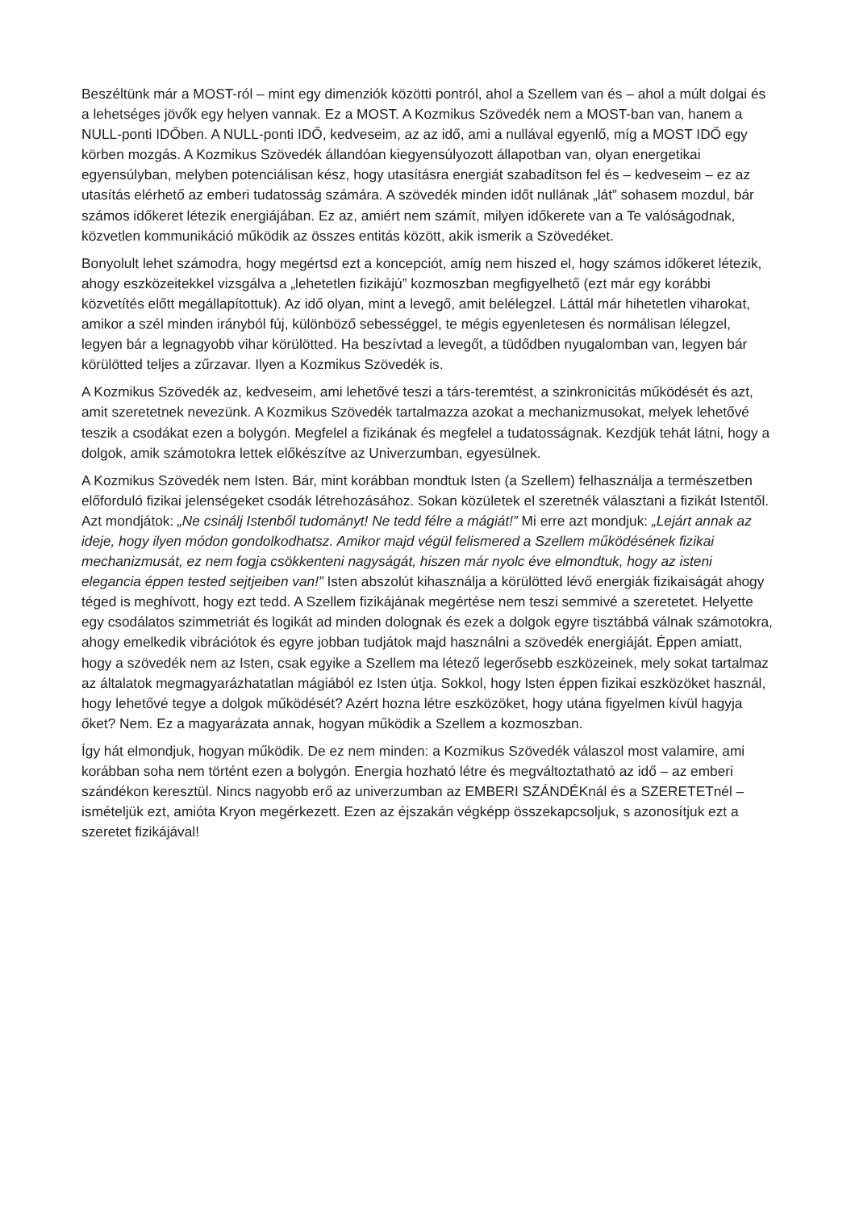Beszéltünk már a MOST-ról – mint egy dimenziók közötti pontról, ahol a Szellem van és – ahol a múlt dolgai és a lehetséges jövők egy helyen vannak. Ez a MOST. A Kozmikus Szövedék nem a MOST-ban van, hanem a NULL-ponti IDŐben. A NULL-ponti IDŐ, kedveseim, az az idő, ami a nullával egyenlő, míg a MOST IDŐ egy körben mozgás. A Kozmikus Szövedék állandóan kiegyensúlyozott állapotban van, olyan energetikai egyensúlyban, melyben potenciálisan kész, hogy utasításra energiát szabadítson fel és – kedveseim – ez az utasítás elérhető az emberi tudatosság számára. A szövedék minden időt nullának „lát” sohasem mozdul, bár számos időkeret létezik energiájában. Ez az, amiért nem számít, milyen időkerete van a Te valóságodnak, közvetlen kommunikáció működik az összes entitás között, akik ismerik a Szövedéket.
Bonyolult lehet számodra, hogy megértsd ezt a koncepciót, amíg nem hiszed el, hogy számos időkeret létezik, ahogy eszközeitekkel vizsgálva a „lehetetlen fizikájú” kozmoszban megfigyelhető (ezt már egy korábbi közvetítés előtt megállapítottuk). Az idő olyan, mint a levegő, amit belélegzel. Láttál már hihetetlen viharokat, amikor a szél minden irányból fúj, különböző sebességgel, te mégis egyenletesen és normálisan lélegzel, legyen bár a legnagyobb vihar körülötted. Ha beszívtad a levegőt, a tüdődben nyugalomban van, legyen bár körülötted teljes a zűrzavar. Ilyen a Kozmikus Szövedék is.
A Kozmikus Szövedék az, kedveseim, ami lehetővé teszi a társ-teremtést, a szinkronicitás működését és azt, amit szeretetnek nevezünk. A Kozmikus Szövedék tartalmazza azokat a mechanizmusokat, melyek lehetővé teszik a csodákat ezen a bolygón. Megfelel a fizikának és megfelel a tudatosságnak. Kezdjük tehát látni, hogy a dolgok, amik számotokra lettek előkészítve az Univerzumban, egyesülnek.
A Kozmikus Szövedék nem Isten. Bár, mint korábban mondtuk Isten (a Szellem) felhasználja a természetben előforduló fizikai jelenségeket csodák létrehozásához. Sokan közületek el szeretnék választani a fizikát Istentől. Azt mondjátok: „Ne csinálj Istenből tudományt! Ne tedd félre a mágiát!” Mi erre azt mondjuk: „Lejárt annak az ideje, hogy ilyen módon gondolkodhatsz. Amikor majd végül felismered a Szellem működésének fizikai mechanizmusát, ez nem fogja csökkenteni nagyságát, hiszen már nyolc éve elmondtuk, hogy az isteni elegancia éppen tested sejtjeiben van!” Isten abszolút kihasználja a körülötted lévő energiák fizikaiságát ahogy téged is meghívott, hogy ezt tedd. A Szellem fizikájának megértése nem teszi semmivé a szeretetet. Helyette egy csodálatos szimmetriát és logikát ad minden dolognak és ezek a dolgok egyre tisztábbá válnak számotokra, ahogy emelkedik vibrációtok és egyre jobban tudjátok majd használni a szövedék energiáját. Éppen amiatt, hogy a szövedék nem az Isten, csak egyike a Szellem ma létező legerősebb eszközeinek, mely sokat tartalmaz az általatok megmagyarázhatatlan mágiából ez Isten útja. Sokkol, hogy Isten éppen fizikai eszközöket használ, hogy lehetővé tegye a dolgok működését? Azért hozna létre eszközöket, hogy utána figyelmen kívül hagyja őket? Nem. Ez a magyarázata annak, hogyan működik a Szellem a kozmoszban.
Így hát elmondjuk, hogyan működik. De ez nem minden: a Kozmikus Szövedék válaszol most valamire, ami korábban soha nem történt ezen a bolygón. Energia hozható létre és megváltoztatható az idő – az emberi szándékon keresztül. Nincs nagyobb erő az univerzumban az EMBERI SZÁNDÉKnál és a SZERETETnél – ismételjük ezt, amióta Kryon megérkezett. Ezen az éjszakán végképp összekapcsoljuk, s azonosítjuk ezt a szeretet fizikájával!